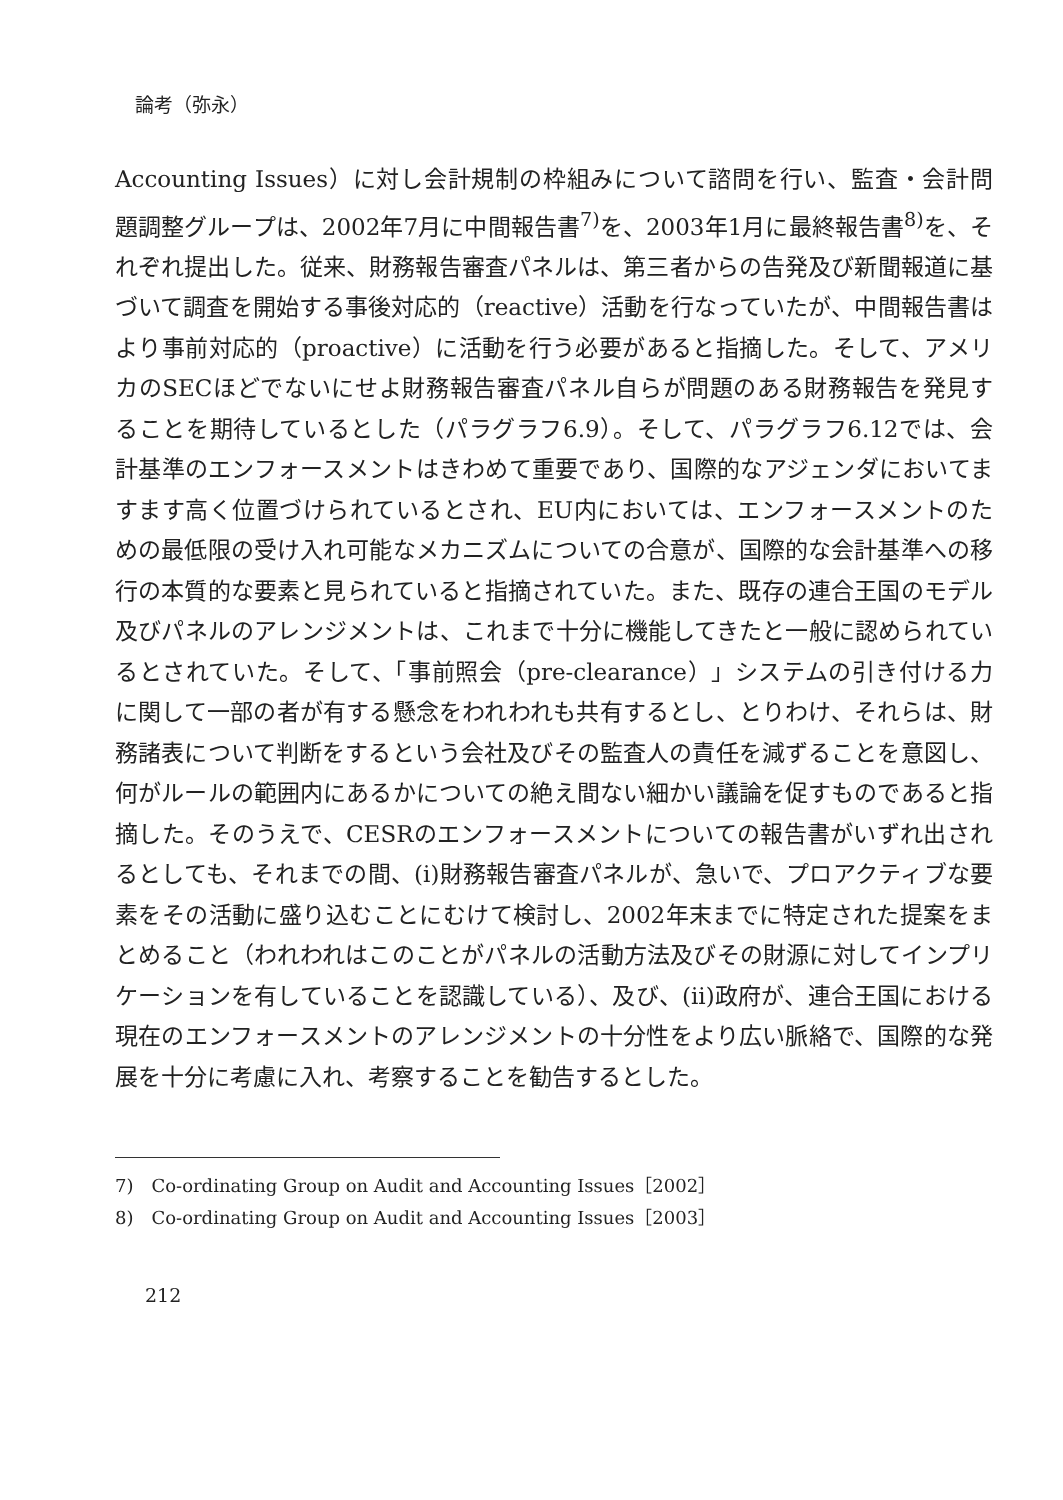論考（弥永）
Accounting Issues）に対し会計規制の枠組みについて諮問を行い、監査・会計問題調整グループは、2002年7月に中間報告書<sup>7)</sup>を、2003年1月に最終報告書<sup>8)</sup>を、それぞれ提出した。従来、財務報告審査パネルは、第三者からの告発及び新聞報道に基づいて調査を開始する事後対応的（reactive）活動を行なっていたが、中間報告書はより事前対応的（proactive）に活動を行う必要があると指摘した。そして、アメリカのSECほどでないにせよ財務報告審査パネル自らが問題のある財務報告を発見することを期待しているとした（パラグラフ6.9）。そして、パラグラフ6.12では、会計基準のエンフォースメントはきわめて重要であり、国際的なアジェンダにおいてますます高く位置づけられているとされ、EU内においては、エンフォースメントのための最低限の受け入れ可能なメカニズムについての合意が、国際的な会計基準への移行の本質的な要素と見られていると指摘されていた。また、既存の連合王国のモデル及びパネルのアレンジメントは、これまで十分に機能してきたと一般に認められているとされていた。そして、「事前照会（pre-clearance）」システムの引き付ける力に関して一部の者が有する懸念をわれわれも共有するとし、とりわけ、それらは、財務諸表について判断をするという会社及びその監査人の責任を減ずることを意図し、何がルールの範囲内にあるかについての絶え間ない細かい議論を促すものであると指摘した。そのうえで、CESRのエンフォースメントについての報告書がいずれ出されるとしても、それまでの間、(i)財務報告審査パネルが、急いで、プロアクティブな要素をその活動に盛り込むことにむけて検討し、2002年末までに特定された提案をまとめること（われわれはこのことがパネルの活動方法及びその財源に対してインプリケーションを有していることを認識している）、及び、(ii)政府が、連合王国における現在のエンフォースメントのアレンジメントの十分性をより広い脈絡で、国際的な発展を十分に考慮に入れ、考察することを勧告するとした。
7)　Co-ordinating Group on Audit and Accounting Issues［2002］
8)　Co-ordinating Group on Audit and Accounting Issues［2003］
212